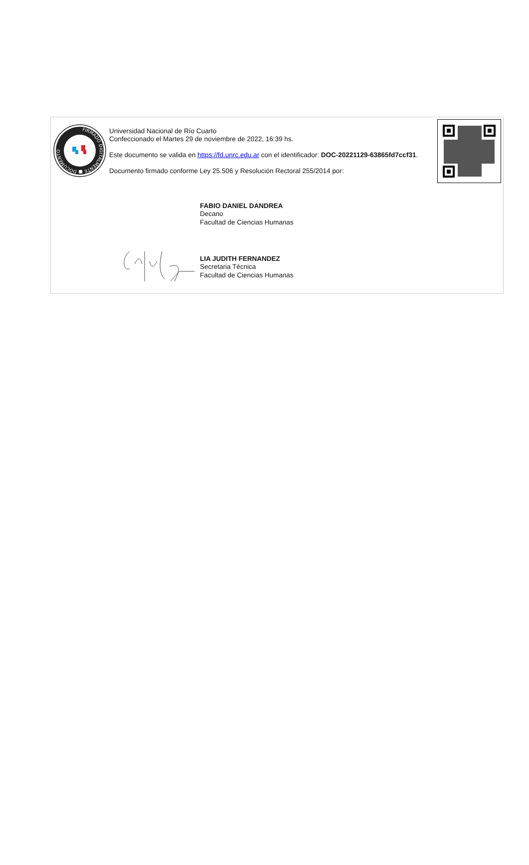FIRMADO DIGITALMENTE ■ DOCUMENTO
Universidad Nacional de Río Cuarto
Confeccionado el Martes 29 de noviembre de 2022, 16:39 hs.
Este documento se valida en https://fd.unrc.edu.ar con el identificador: DOC-20221129-63865fd7ccf31.
Documento firmado conforme Ley 25.506 y Resolución Rectoral 255/2014 por:
FABIO DANIEL DANDREA
Decano
Facultad de Ciencias Humanas
LIA JUDITH FERNANDEZ
Secretaria Técnica
Facultad de Ciencias Humanas